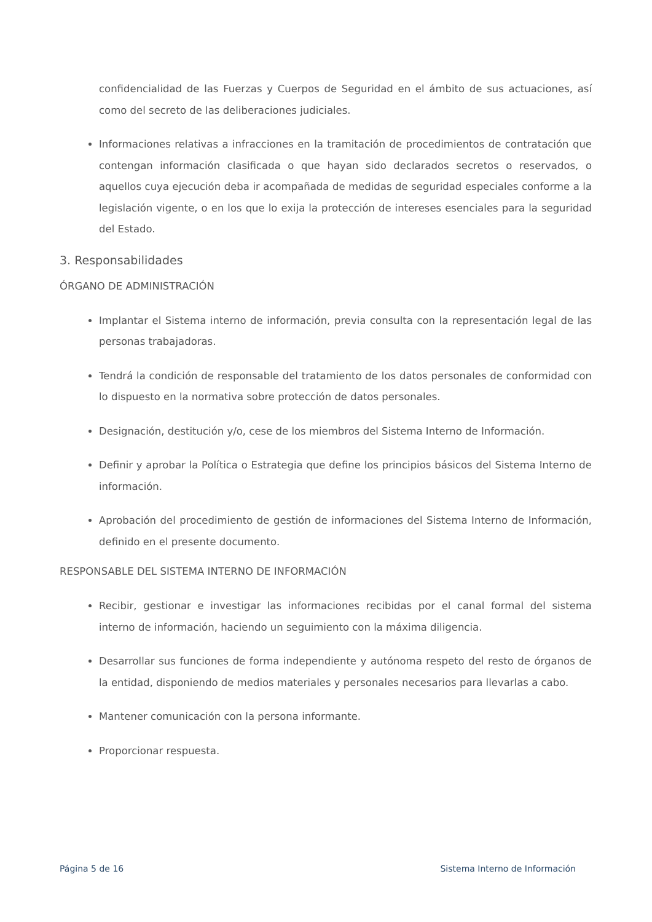confidencialidad de las Fuerzas y Cuerpos de Seguridad en el ámbito de sus actuaciones, así como del secreto de las deliberaciones judiciales.
Informaciones relativas a infracciones en la tramitación de procedimientos de contratación que contengan información clasificada o que hayan sido declarados secretos o reservados, o aquellos cuya ejecución deba ir acompañada de medidas de seguridad especiales conforme a la legislación vigente, o en los que lo exija la protección de intereses esenciales para la seguridad del Estado.
3. Responsabilidades
ÓRGANO DE ADMINISTRACIÓN
Implantar el Sistema interno de información, previa consulta con la representación legal de las personas trabajadoras.
Tendrá la condición de responsable del tratamiento de los datos personales de conformidad con lo dispuesto en la normativa sobre protección de datos personales.
Designación, destitución y/o, cese de los miembros del Sistema Interno de Información.
Definir y aprobar la Política o Estrategia que define los principios básicos del Sistema Interno de información.
Aprobación del procedimiento de gestión de informaciones del Sistema Interno de Información, definido en el presente documento.
RESPONSABLE DEL SISTEMA INTERNO DE INFORMACIÓN
Recibir, gestionar e investigar las informaciones recibidas por el canal formal del sistema interno de información, haciendo un seguimiento con la máxima diligencia.
Desarrollar sus funciones de forma independiente y autónoma respeto del resto de órganos de la entidad, disponiendo de medios materiales y personales necesarios para llevarlas a cabo.
Mantener comunicación con la persona informante.
Proporcionar respuesta.
Página 5 de 16 Sistema Interno de Información